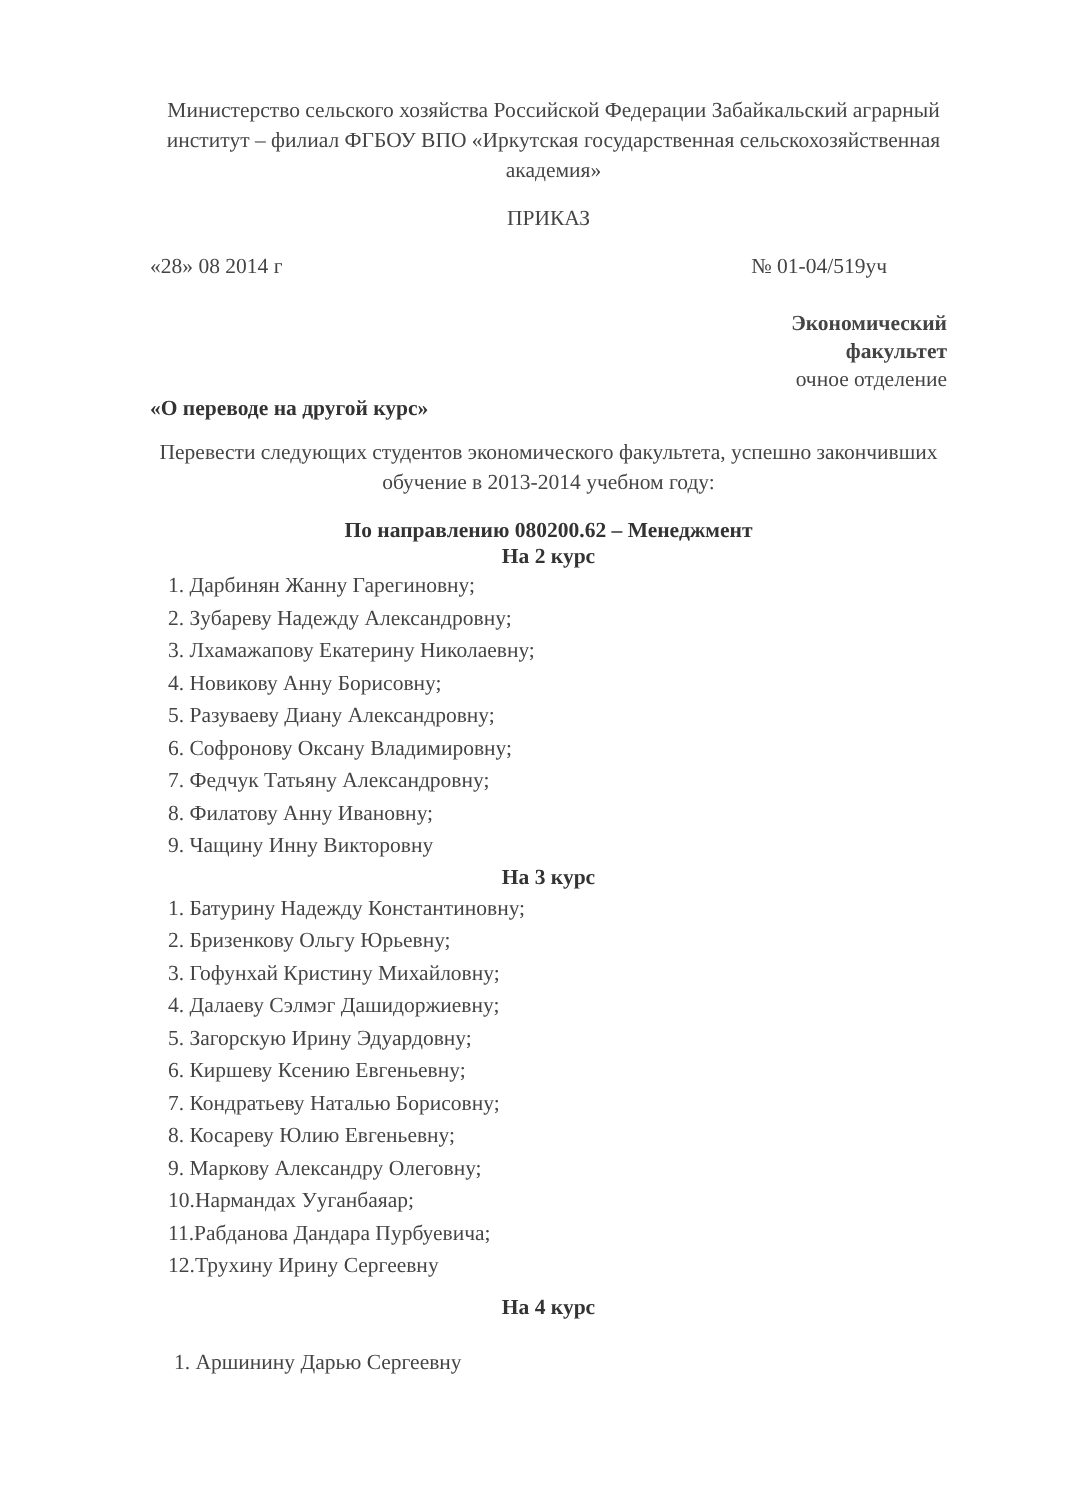Министерство сельского хозяйства Российской Федерации Забайкальский аграрный институт – филиал ФГБОУ ВПО «Иркутская государственная сельскохозяйственная академия»
ПРИКАЗ
«28» 08 2014 г № 01-04/519уч
Экономический
факультет
очное отделение
«О переводе на другой курс»
Перевести следующих студентов экономического факультета, успешно закончивших обучение в 2013-2014 учебном году:
По направлению 080200.62 – Менеджмент
На 2 курс
1. Дарбинян Жанну Гарегиновну;
2. Зубареву Надежду Александровну;
3. Лхамажапову Екатерину Николаевну;
4. Новикову Анну Борисовну;
5. Разуваеву Диану Александровну;
6. Софронову Оксану Владимировну;
7. Федчук Татьяну Александровну;
8. Филатову Анну Ивановну;
9. Чащину Инну Викторовну
На 3 курс
1. Батурину Надежду Константиновну;
2. Бризенкову Ольгу Юрьевну;
3. Гофунхай Кристину Михайловну;
4. Далаеву Сэлмэг Дашидоржиевну;
5. Загорскую Ирину Эдуардовну;
6. Киршеву Ксению Евгеньевну;
7. Кондратьеву Наталью Борисовну;
8. Косареву Юлию Евгеньевну;
9. Маркову Александру Олеговну;
10.Нармандах Ууганбаяар;
11.Рабданова Дандара Пурбуевича;
12.Трухину Ирину Сергеевну
На 4 курс
1. Аршинину Дарью Сергеевну